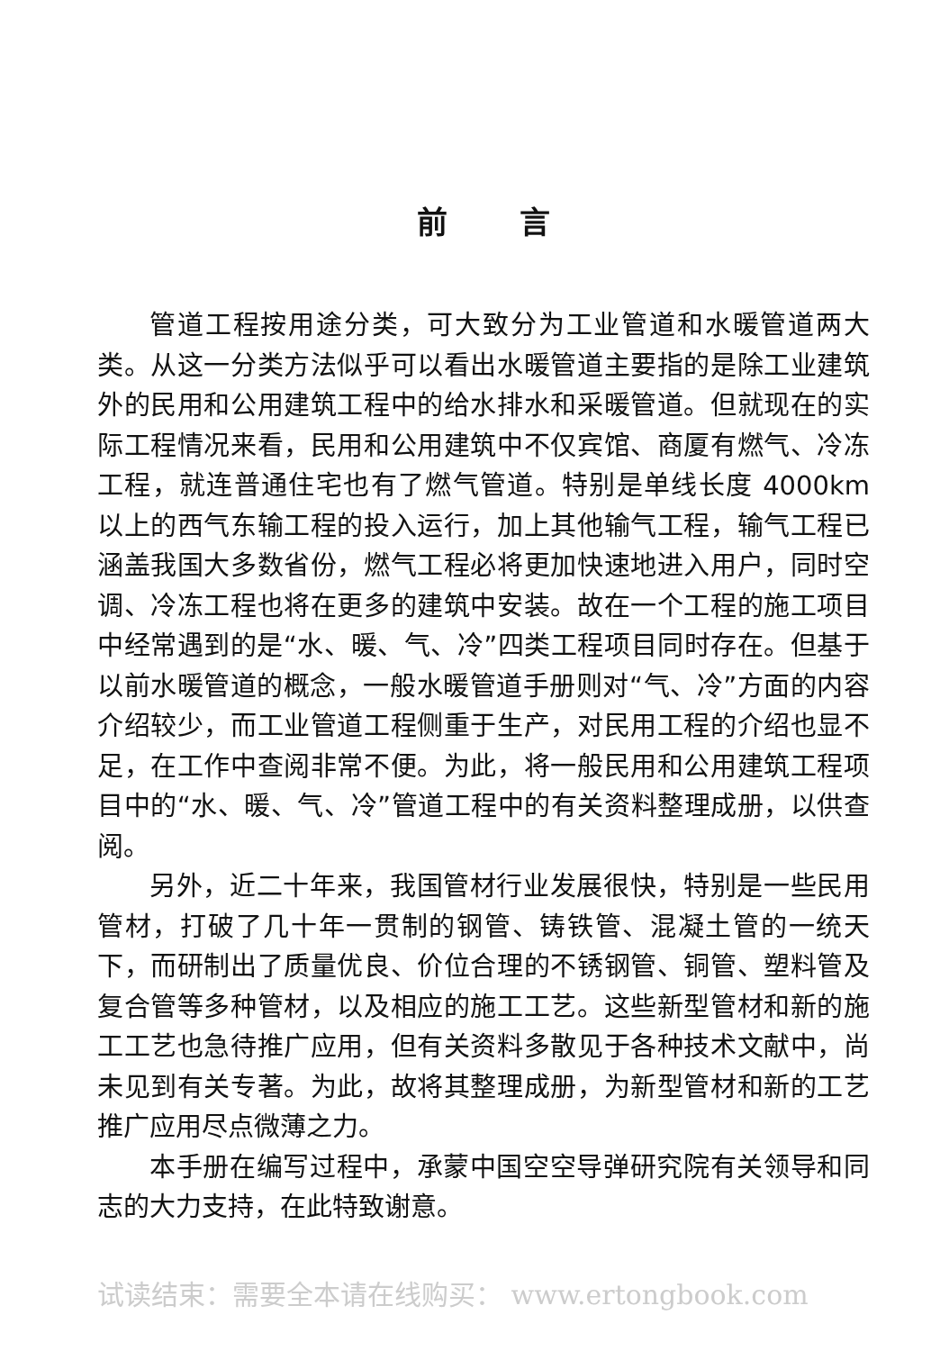前言
管道工程按用途分类，可大致分为工业管道和水暖管道两大类。从这一分类方法似乎可以看出水暖管道主要指的是除工业建筑外的民用和公用建筑工程中的给水排水和采暖管道。但就现在的实际工程情况来看，民用和公用建筑中不仅宾馆、商厦有燃气、冷冻工程，就连普通住宅也有了燃气管道。特别是单线长度 4000km 以上的西气东输工程的投入运行，加上其他输气工程，输气工程已涵盖我国大多数省份，燃气工程必将更加快速地进入用户，同时空调、冷冻工程也将在更多的建筑中安装。故在一个工程的施工项目中经常遇到的是“水、暖、气、冷”四类工程项目同时存在。但基于以前水暖管道的概念，一般水暖管道手册则对“气、冷”方面的内容介绍较少，而工业管道工程侧重于生产，对民用工程的介绍也显不足，在工作中查阅非常不便。为此，将一般民用和公用建筑工程项目中的“水、暖、气、冷”管道工程中的有关资料整理成册，以供查阅。
另外，近二十年来，我国管材行业发展很快，特别是一些民用管材，打破了几十年一贯制的钢管、铸铁管、混凝土管的一统天下，而研制出了质量优良、价位合理的不锈钢管、铜管、塑料管及复合管等多种管材，以及相应的施工工艺。这些新型管材和新的施工工艺也急待推广应用，但有关资料多散见于各种技术文献中，尚未见到有关专著。为此，故将其整理成册，为新型管材和新的工艺推广应用尽点微薄之力。
本手册在编写过程中，承蒙中国空空导弹研究院有关领导和同志的大力支持，在此特致谢意。
试读结束：需要全本请在线购买： www.ertongbook.com